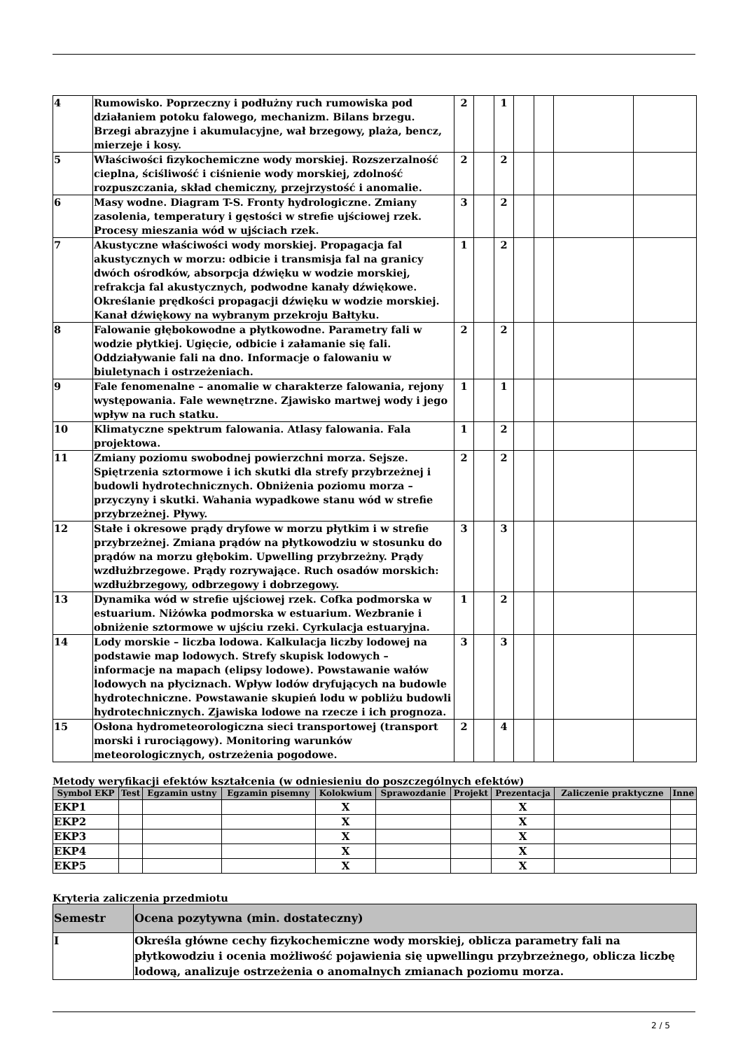| 4 | Rumowisko. Poprzeczny i podłużny ruch rumowiska pod działaniem potoku falowego, mechanizm. Bilans brzegu. Brzegi abrazyjne i akumulacyjne, wał brzegowy, plaża, bencz, mierzeje i kosy. | 2 | | 1 | | | | |
| 5 | Właściwości fizykochemiczne wody morskiej. Rozszerzalność cieplna, ściśliwość i ciśnienie wody morskiej, zdolność rozpuszczania, skład chemiczny, przejrzystość i anomalie. | 2 | | 2 | | | | |
| 6 | Masy wodne. Diagram T-S. Fronty hydrologiczne. Zmiany zasolenia, temperatury i gęstości w strefie ujściowej rzek. Procesy mieszania wód w ujściach rzek. | 3 | | 2 | | | | |
| 7 | Akustyczne właściwości wody morskiej. Propagacja fal akustycznych w morzu: odbicie i transmisja fal na granicy dwóch ośrodków, absorpcja dźwięku w wodzie morskiej, refrakcja fal akustycznych, podwodne kanały dźwiękowe. Określanie prędkości propagacji dźwięku w wodzie morskiej. Kanał dźwiękowy na wybranym przekroju Bałtyku. | 1 | | 2 | | | | |
| 8 | Falowanie głębokowodne a płytkowodne. Parametry fali w wodzie płytkiej. Ugięcie, odbicie i załamanie się fali. Oddziaływanie fali na dno. Informacje o falowaniu w biuletynach i ostrzeżeniach. | 2 | | 2 | | | | |
| 9 | Fale fenomenalne – anomalie w charakterze falowania, rejony występowania. Fale wewnętrzne. Zjawisko martwej wody i jego wpływ na ruch statku. | 1 | | 1 | | | | |
| 10 | Klimatyczne spektrum falowania. Atlasy falowania. Fala projektowa. | 1 | | 2 | | | | |
| 11 | Zmiany poziomu swobodnej powierzchni morza. Sejsze. Spiętrzenia sztormowe i ich skutki dla strefy przybrzeżnej i budowli hydrotechnicznych. Obniżenia poziomu morza – przyczyny i skutki. Wahania wypadkowe stanu wód w strefie przybrzeżnej. Pływy. | 2 | | 2 | | | | |
| 12 | Stałe i okresowe prądy dryfowe w morzu płytkim i w strefie przybrzeżnej. Zmiana prądów na płytkowodziu w stosunku do prądów na morzu głębokim. Upwelling przybrzeżny. Prądy wzdłużbrzegowe. Prądy rozrywające. Ruch osadów morskich: wzdłużbrzegowy, odbrzegowy i dobrzegowy. | 3 | | 3 | | | | |
| 13 | Dynamika wód w strefie ujściowej rzek. Cofka podmorska w estuarium. Niżówka podmorska w estuarium. Wezbranie i obniżenie sztormowe w ujściu rzeki. Cyrkulacja estuaryjna. | 1 | | 2 | | | | |
| 14 | Lody morskie – liczba lodowa. Kalkulacja liczby lodowej na podstawie map lodowych. Strefy skupisk lodowych – informacje na mapach (elipsy lodowe). Powstawanie wałów lodowych na płyciznach. Wpływ lodów dryfujących na budowle hydrotechniczne. Powstawanie skupień lodu w pobliżu budowli hydrotechnicznych. Zjawiska lodowe na rzecze i ich prognoza. | 3 | | 3 | | | | |
| 15 | Osłona hydrometeorologiczna sieci transportowej (transport morski i rurociągowy). Monitoring warunków meteorologicznych, ostrzeżenia pogodowe. | 2 | | 4 | | | | |
Metody weryfikacji efektów kształcenia (w odniesieniu do poszczególnych efektów)
| Symbol EKP | Test | Egzamin ustny | Egzamin pisemny | Kolokwium | Sprawozdanie | Projekt | Prezentacja | Zaliczenie praktyczne | Inne |
| --- | --- | --- | --- | --- | --- | --- | --- | --- | --- |
| EKP1 | | | | X | | | X | | |
| EKP2 | | | | X | | | X | | |
| EKP3 | | | | X | | | X | | |
| EKP4 | | | | X | | | X | | |
| EKP5 | | | | X | | | X | | |
Kryteria zaliczenia przedmiotu
| Semestr | Ocena pozytywna (min. dostateczny) |
| --- | --- |
| I | Określa główne cechy fizykochemiczne wody morskiej, oblicza parametry fali na płytkowodziu i ocenia możliwość pojawienia się upwellingu przybrzeżnego, oblicza liczbę lodową, analizuje ostrzeżenia o anomalnych zmianach poziomu morza. |
2 / 5